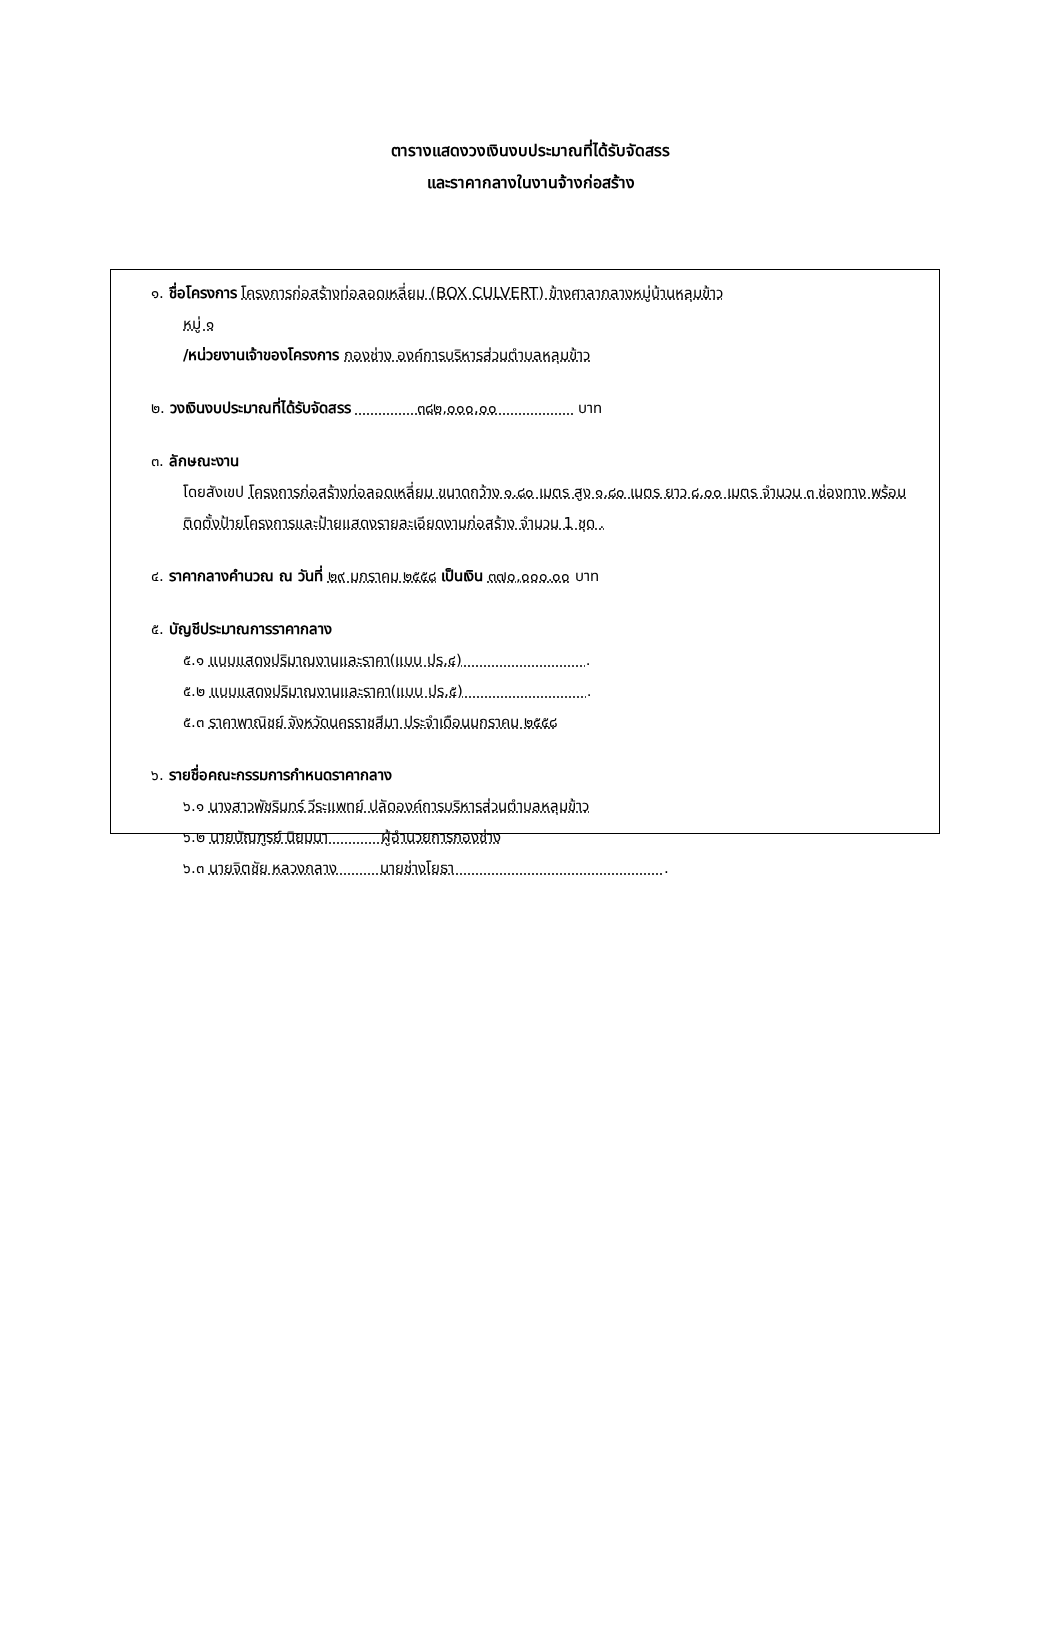ตารางแสดงวงเงินงบประมาณที่ได้รับจัดสรร
และราคากลางในงานจ้างก่อสร้าง
๑. ชื่อโครงการ โครงการก่อสร้างท่อลอดเหลี่ยม (BOX CULVERT) ข้างศาลากลางหมู่บ้านหลุมข้าว
หมู่ ๑
/หน่วยงานเจ้าของโครงการ กองช่าง องค์การบริหารส่วนตำบลหลุมข้าว
๒. วงเงินงบประมาณที่ได้รับจัดสรร ๓๘๒,๐๐๐.๐๐ บาท
๓. ลักษณะงาน
โดยสังเขป โครงการก่อสร้างท่อลอดเหลี่ยม ขนาดกว้าง ๑.๘๐ เมตร สูง ๑.๘๐ เมตร ยาว ๘.๐๐ เมตร จำนวน ๓ ช่องทาง พร้อมติดตั้งป้ายโครงการและป้ายแสดงรายละเอียดงานก่อสร้าง จำนวน 1 ชุด .
๔. ราคากลางคำนวณ ณ วันที่ ๒๙ มกราคม ๒๕๕๘ เป็นเงิน ๓๗๐,๐๐๐.๐๐ บาท
๕. บัญชีประมาณการราคากลาง
๕.๑ แบบแสดงปริมาณงานและราคา(แบบ ปร.๔) .
๕.๒ แบบแสดงปริมาณงานและราคา(แบบ ปร.๕) .
๕.๓ ราคาพาณิชย์ จังหวัดนครราชสีมา ประจำเดือนมกราคม ๒๕๕๘
๖. รายชื่อคณะกรรมการกำหนดราคากลาง
๖.๑ นางสาวพัชรินทร์ วีระแพทย์ ปลัดองค์การบริหารส่วนตำบลหลุมข้าว
๖.๒ นายบัณฑูรย์ นิยมนา ผู้อำนวยการกองช่าง
๖.๓ นายจิตชัย หลวงกลาง นายช่างโยธา .